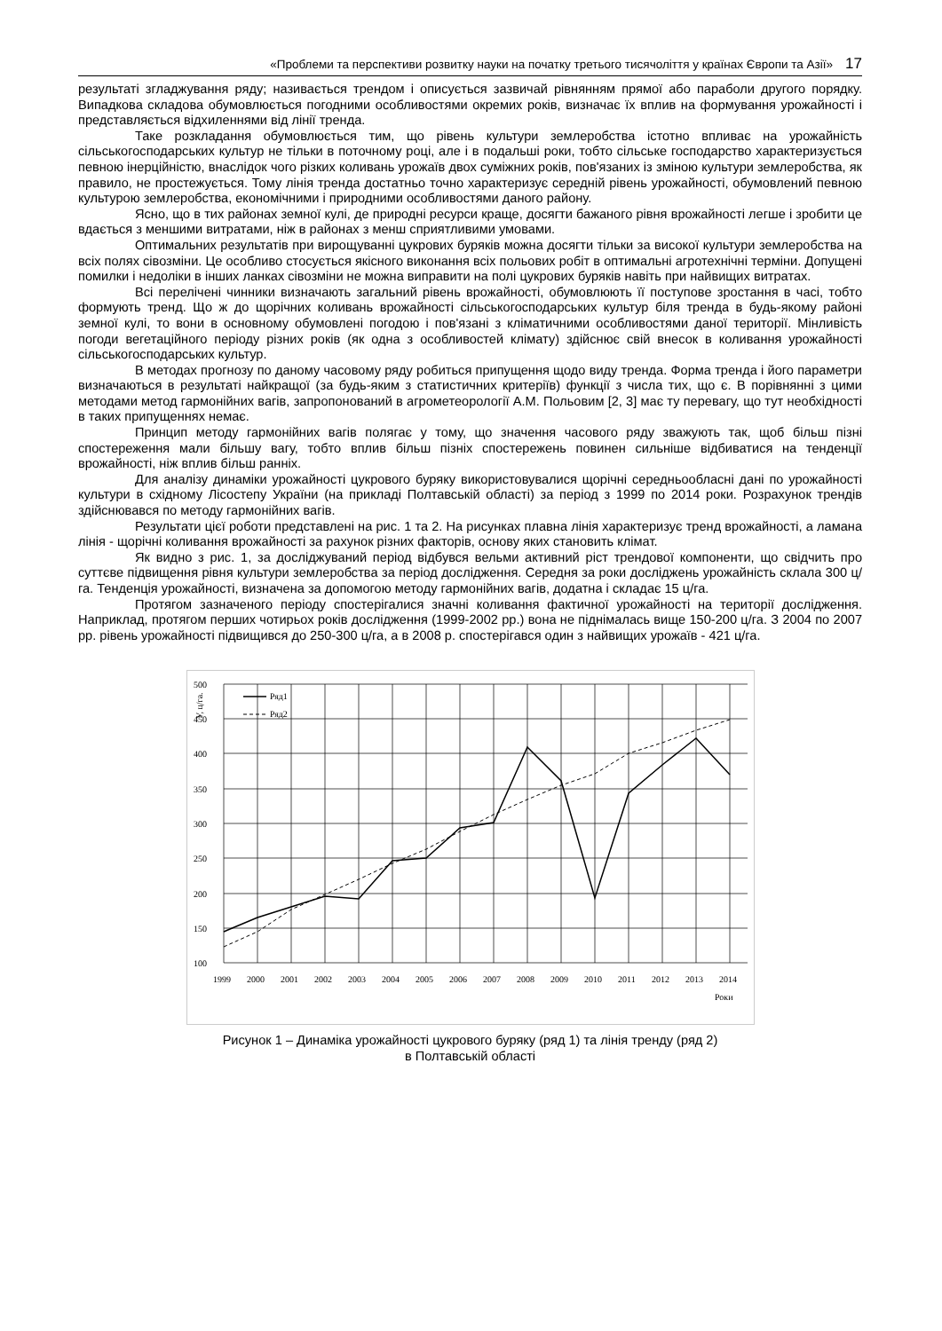«Проблеми та перспективи розвитку науки на початку третього тисячоліття у країнах Європи та Азії» 17
результаті згладжування ряду; називається трендом і описується зазвичай рівнянням прямої або параболи другого порядку. Випадкова складова обумовлюється погодними особливостями окремих років, визначає їх вплив на формування урожайності і представляється відхиленнями від лінії тренда.
Таке розкладання обумовлюється тим, що рівень культури землеробства істотно впливає на урожайність сільськогосподарських культур не тільки в поточному році, але і в подальші роки, тобто сільське господарство характеризується певною інерційністю, внаслідок чого різких коливань урожаїв двох суміжних років, пов'язаних із зміною культури землеробства, як правило, не простежується. Тому лінія тренда достатньо точно характеризує середній рівень урожайності, обумовлений певною культурою землеробства, економічними і природними особливостями даного району.
Ясно, що в тих районах земної кулі, де природні ресурси краще, досягти бажаного рівня врожайності легше і зробити це вдається з меншими витратами, ніж в районах з менш сприятливими умовами.
Оптимальних результатів при вирощуванні цукрових буряків можна досягти тільки за високої культури землеробства на всіх полях сівозміни. Це особливо стосується якісного виконання всіх польових робіт в оптимальні агротехнічні терміни. Допущені помилки і недоліки в інших ланках сівозміни не можна виправити на полі цукрових буряків навіть при найвищих витратах.
Всі перелічені чинники визначають загальний рівень врожайності, обумовлюють її поступове зростання в часі, тобто формують тренд. Що ж до щорічних коливань врожайності сільськогосподарських культур біля тренда в будь-якому районі земної кулі, то вони в основному обумовлені погодою і пов'язані з кліматичними особливостями даної території. Мінливість погоди вегетаційного періоду різних років (як одна з особливостей клімату) здійснює свій внесок в коливання урожайності сільськогосподарських культур.
В методах прогнозу по даному часовому ряду робиться припущення щодо виду тренда. Форма тренда і його параметри визначаються в результаті найкращої (за будь-яким з статистичних критеріїв) функції з числа тих, що є. В порівнянні з цими методами метод гармонійних вагів, запропонований в агрометеорології А.М. Польовим [2, 3] має ту перевагу, що тут необхідності в таких припущеннях немає.
Принцип методу гармонійних вагів полягає у тому, що значення часового ряду зважують так, щоб більш пізні спостереження мали більшу вагу, тобто вплив більш пізніх спостережень повинен сильніше відбиватися на тенденції врожайності, ніж вплив більш ранніх.
Для аналізу динаміки урожайності цукрового буряку використовувалися щорічні середньообласні дані по урожайності культури в східному Лісостепу України (на прикладі Полтавській області) за період з 1999 по 2014 роки. Розрахунок трендів здійснювався по методу гармонійних вагів.
Результати цієї роботи представлені на рис. 1 та 2. На рисунках плавна лінія характеризує тренд врожайності, а ламана лінія - щорічні коливання врожайності за рахунок різних факторів, основу яких становить клімат.
Як видно з рис. 1, за досліджуваний період відбувся вельми активний ріст трендової компоненти, що свідчить про суттєве підвищення рівня культури землеробства за період дослідження. Середня за роки досліджень урожайність склала 300 ц/га. Тенденція урожайності, визначена за допомогою методу гармонійних вагів, додатна і складає 15 ц/га.
Протягом зазначеного періоду спостерігалися значні коливання фактичної урожайності на території дослідження. Наприклад, протягом перших чотирьох років дослідження (1999-2002 рр.) вона не піднімалась вище 150-200 ц/га. З 2004 по 2007 рр. рівень урожайності підвищився до 250-300 ц/га, а в 2008 р. спостерігався один з найвищих урожаїв - 421 ц/га.
500
450
400
350
300
250
200
150
100
1999
2000
2001
2002
2003
2004
2005
2006
2007
2008
2009
2010
2011
2012
2013
2014
Роки
У, ц/га.
Ряд1
Ряд2
Рисунок 1 – Динаміка урожайності цукрового буряку (ряд 1) та лінія тренду (ряд 2)
в Полтавській області